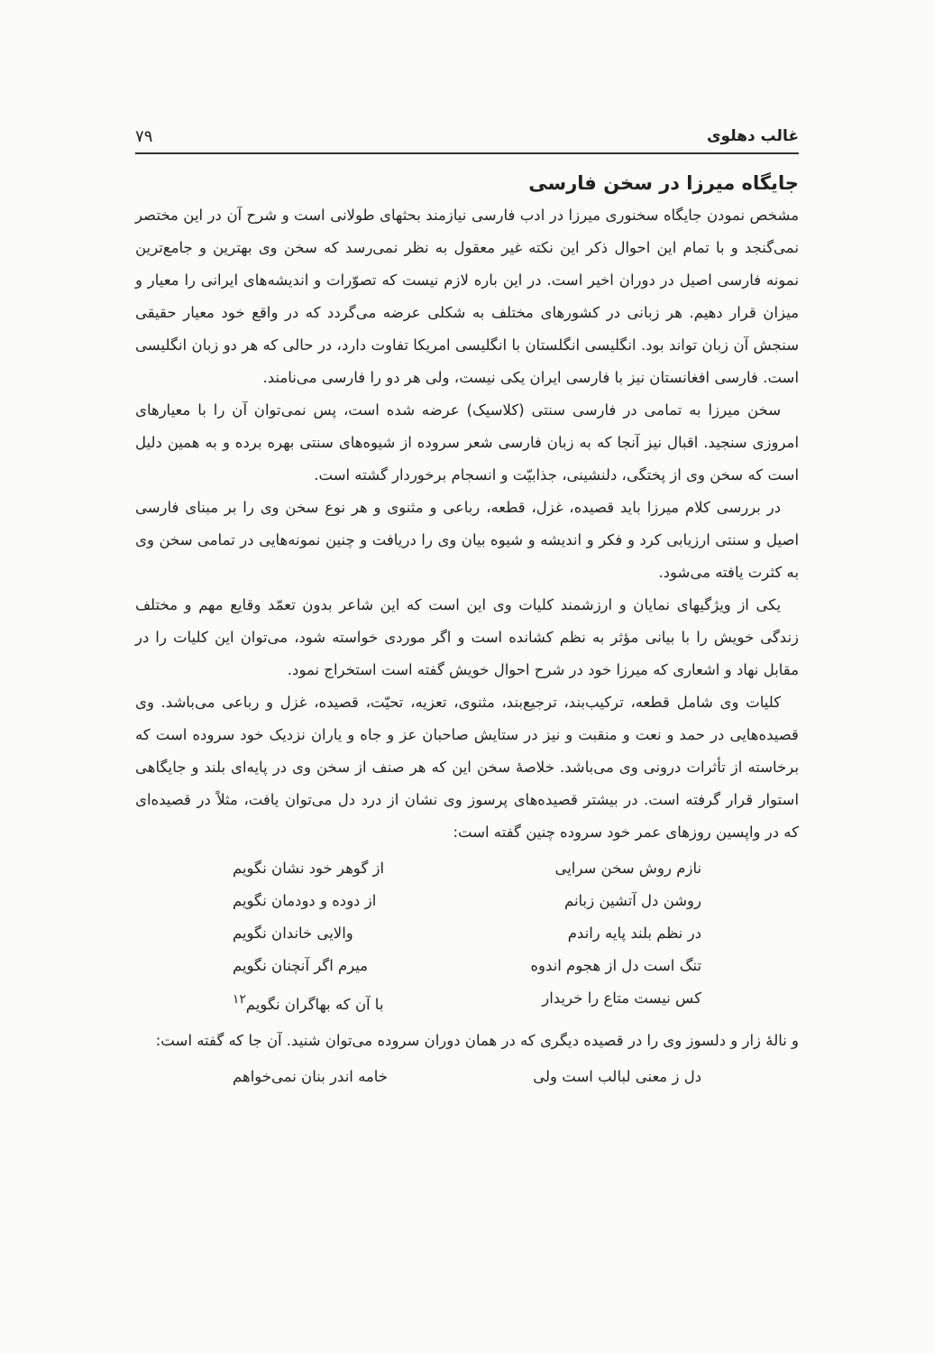غالب دهلوی ۷۹
جایگاه میرزا در سخن فارسی
مشخص نمودن جایگاه سخنوری میرزا در ادب فارسی نیازمند بحثهای طولانی است و شرح آن در این مختصر نمی‌گنجد و با تمام این احوال ذکر این نکته غیر معقول به نظر نمی‌رسد که سخن وی بهترین و جامع‌ترین نمونه فارسی اصیل در دوران اخیر است. در این باره لازم نیست که تصوّرات و اندیشه‌های ایرانی را معیار و میزان قرار دهیم. هر زبانی در کشورهای مختلف به شکلی عرضه می‌گردد که در واقع خود معیار حقیقی سنجش آن زبان تواند بود. انگلیسی انگلستان با انگلیسی امریکا تفاوت دارد، در حالی که هر دو زبان انگلیسی است. فارسی افغانستان نیز با فارسی ایران یکی نیست، ولی هر دو را فارسی می‌نامند.
سخن میرزا به تمامی در فارسی سنتی (کلاسیک) عرضه شده است، پس نمی‌توان آن را با معیارهای امروزی سنجید. اقبال نیز آنجا که به زبان فارسی شعر سروده از شیوه‌های سنتی بهره برده و به همین دلیل است که سخن وی از پختگی، دلنشینی، جذابیّت و انسجام برخوردار گشته است.
در بررسی کلام میرزا باید قصیده، غزل، قطعه، رباعی و مثنوی و هر نوع سخن وی را بر مبنای فارسی اصیل و سنتی ارزیابی کرد و فکر و اندیشه و شیوه بیان وی را دریافت و چنین نمونه‌هایی در تمامی سخن وی به کثرت یافته می‌شود.
یکی از ویژگیهای نمایان و ارزشمند کلیات وی این است که این شاعر بدون تعمّد وقایع مهم و مختلف زندگی خویش را با بیانی مؤثر به نظم کشانده است و اگر موردی خواسته شود، می‌توان این کلیات را در مقابل نهاد و اشعاری که میرزا خود در شرح احوال خویش گفته است استخراج نمود.
کلیات وی شامل قطعه، ترکیب‌بند، ترجیع‌بند، مثنوی، تعزیه، تحیّت، قصیده، غزل و رباعی می‌باشد. وی قصیده‌هایی در حمد و نعت و منقبت و نیز در ستایش صاحبان عز و جاه و یاران نزدیک خود سروده است که برخاسته از تأثرات درونی وی می‌باشد. خلاصهٔ سخن این که هر صنف از سخن وی در پایه‌ای بلند و جایگاهی استوار قرار گرفته است. در بیشتر قصیده‌های پرسوز وی نشان از درد دل می‌توان یافت، مثلاً در قصیده‌ای که در واپسین روزهای عمر خود سروده چنین گفته است:
نازم روش سخن سرایی از گوهر خود نشان نگویم
روشن دل آتشین زبانم از دوده و دودمان نگویم
در نظم بلند پایه راندم والایی خاندان نگویم
تنگ است دل از هجوم اندوه میرم اگر آنچنان نگویم
کس نیست متاع را خریدار با آن که بهاگران نگویم<sup>۱۲</sup>
و نالهٔ زار و دلسوز وی را در قصیده دیگری که در همان دوران سروده می‌توان شنید. آن جا که گفته است:
دل ز معنی لبالب است ولی خامه اندر بنان نمی‌خواهم